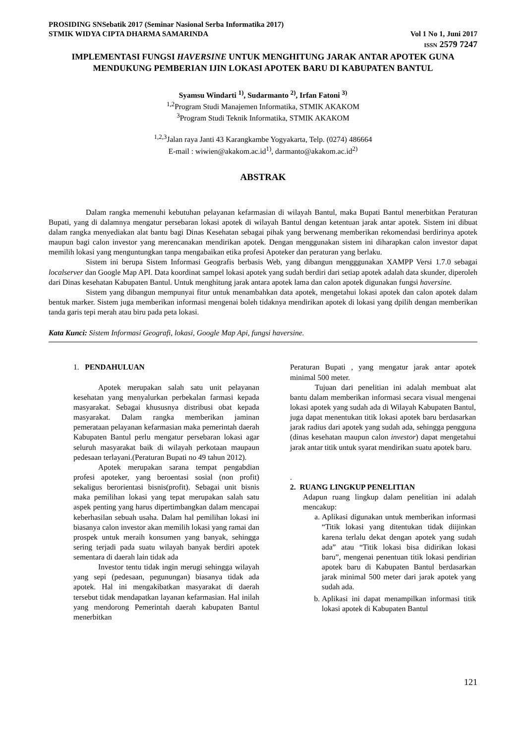PROSIDING SNSebatik 2017 (Seminar Nasional Serba Informatika 2017)
STMIK WIDYA CIPTA DHARMA SAMARINDA Vol 1 No 1, Juni 2017
ISSN 2579 7247
IMPLEMENTASI FUNGSI HAVERSINE UNTUK MENGHITUNG JARAK ANTAR APOTEK GUNA MENDUKUNG PEMBERIAN IJIN LOKASI APOTEK BARU DI KABUPATEN BANTUL
Syamsu Windarti <sup>1)</sup>, Sudarmanto <sup>2)</sup>, Irfan Fatoni <sup>3)</sup>
<sup>1,2</sup>Program Studi Manajemen Informatika, STMIK AKAKOM
<sup>3</sup> Program Studi Teknik Informatika, STMIK AKAKOM
<sup>1,2,3</sup>Jalan raya Janti 43 Karangkambe Yogyakarta, Telp. (0274) 486664
E-mail : wiwien@akakom.ac.id<sup>1)</sup>, darmanto@akakom.ac.id<sup>2)</sup>
ABSTRAK
Dalam rangka memenuhi kebutuhan pelayanan kefarmasian di wilayah Bantul, maka Bupati Bantul menerbitkan Peraturan Bupati, yang di dalamnya mengatur persebaran lokasi apotek di wilayah Bantul dengan ketentuan jarak antar apotek. Sistem ini dibuat dalam rangka menyediakan alat bantu bagi Dinas Kesehatan sebagai pihak yang berwenang memberikan rekomendasi berdirinya apotek maupun bagi calon investor yang merencanakan mendirikan apotek. Dengan menggunakan sistem ini diharapkan calon investor dapat memilih lokasi yang menguntungkan tanpa mengabaikan etika profesi Apoteker dan peraturan yang berlaku.
Sistem ini berupa Sistem Informasi Geografis berbasis Web, yang dibangun mengggunakan XAMPP Versi 1.7.0 sebagai localserver dan Google Map API. Data koordinat sampel lokasi apotek yang sudah berdiri dari setiap apotek adalah data skunder, diperoleh dari Dinas kesehatan Kabupaten Bantul. Untuk menghitung jarak antara apotek lama dan calon apotek digunakan fungsi haversine.
Sistem yang dibangun mempunyai fitur untuk menambahkan data apotek, mengetahui lokasi apotek dan calon apotek dalam bentuk marker. Sistem juga memberikan informasi mengenai boleh tidaknya mendirikan apotek di lokasi yang dpilih dengan memberikan tanda garis tepi merah atau biru pada peta lokasi.
Kata Kunci: Sistem Informasi Geografi, lokasi, Google Map Api, fungsi haversine.
1. PENDAHULUAN
Apotek merupakan salah satu unit pelayanan kesehatan yang menyalurkan perbekalan farmasi kepada masyarakat. Sebagai khususnya distribusi obat kepada masyarakat. Dalam rangka memberikan jaminan pemerataan pelayanan kefarmasian maka pemerintah daerah Kabupaten Bantul perlu mengatur persebaran lokasi agar seluruh masyarakat baik di wilayah perkotaan maupaun pedesaan terlayani.(Peraturan Bupati no 49 tahun 2012).
Apotek merupakan sarana tempat pengabdian profesi apoteker, yang beroentasi sosial (non profit) sekaligus berorientasi bisnis(profit). Sebagai unit bisnis maka pemilihan lokasi yang tepat merupakan salah satu aspek penting yang harus dipertimbangkan dalam mencapai keberhasilan sebuah usaha. Dalam hal pemilihan lokasi ini biasanya calon investor akan memilih lokasi yang ramai dan prospek untuk meraih konsumen yang banyak, sehingga sering terjadi pada suatu wilayah banyak berdiri apotek sementara di daerah lain tidak ada
Investor tentu tidak ingin merugi sehingga wilayah yang sepi (pedesaan, pegunungan) biasanya tidak ada apotek. Hal ini mengakibatkan masyarakat di daerah tersebut tidak mendapatkan layanan kefarmasian. Hal inilah yang mendorong Pemerintah daerah kabupaten Bantul menerbitkan
Peraturan Bupati , yang mengatur jarak antar apotek minimal 500 meter.
Tujuan dari penelitian ini adalah membuat alat bantu dalam memberikan informasi secara visual mengenai lokasi apotek yang sudah ada di Wilayah Kabupaten Bantul, juga dapat menentukan titik lokasi apotek baru berdasarkan jarak radius dari apotek yang sudah ada, sehingga pengguna (dinas kesehatan maupun calon investor) dapat mengetahui jarak antar titik untuk syarat mendirikan suatu apotek baru.
.
2. RUANG LINGKUP PENELITIAN
Adapun ruang lingkup dalam penelitian ini adalah mencakup:
a. Aplikasi digunakan untuk memberikan informasi “Titik lokasi yang ditentukan tidak diijinkan karena terlalu dekat dengan apotek yang sudah ada” atau “Titik lokasi bisa didirikan lokasi baru”, mengenai penentuan titik lokasi pendirian apotek baru di Kabupaten Bantul berdasarkan jarak minimal 500 meter dari jarak apotek yang sudah ada.
b. Aplikasi ini dapat menampilkan informasi titik lokasi apotek di Kabupaten Bantul
121